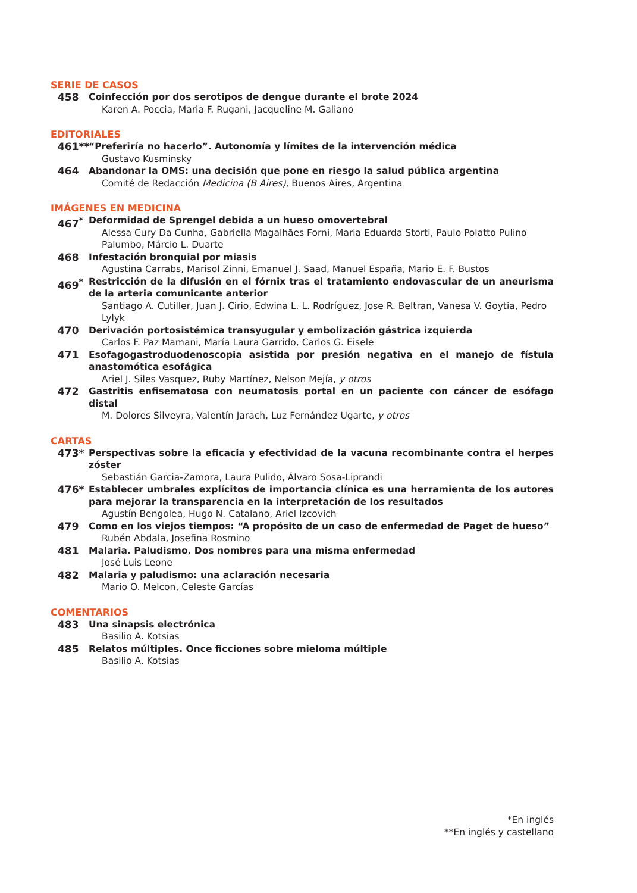SERIE DE CASOS
458 Coinfección por dos serotipos de dengue durante el brote 2024
Karen A. Poccia, Maria F. Rugani, Jacqueline M. Galiano
EDITORIALES
461** “Preferiría no hacerlo”. Autonomía y límites de la intervención médica
Gustavo Kusminsky
464 Abandonar la OMS: una decisión que pone en riesgo la salud pública argentina
Comité de Redacción Medicina (B Aires), Buenos Aires, Argentina
IMÁGENES EN MEDICINA
467<sup>*</sup> Deformidad de Sprengel debida a un hueso omovertebral
Alessa Cury Da Cunha, Gabriella Magalhães Forni, Maria Eduarda Storti, Paulo Polatto Pulino Palumbo, Márcio L. Duarte
468 Infestación bronquial por miasis
Agustina Carrabs, Marisol Zinni, Emanuel J. Saad, Manuel España, Mario E. F. Bustos
469<sup>*</sup> Restricción de la difusión en el fórnix tras el tratamiento endovascular de un aneurisma de la arteria comunicante anterior
Santiago A. Cutiller, Juan J. Cirio, Edwina L. L. Rodríguez, Jose R. Beltran, Vanesa V. Goytia, Pedro Lylyk
470 Derivación portosistémica transyugular y embolización gástrica izquierda
Carlos F. Paz Mamani, María Laura Garrido, Carlos G. Eisele
471 Esofagogastroduodenoscopia asistida por presión negativa en el manejo de fístula anastomótica esofágica
Ariel J. Siles Vasquez, Ruby Martínez, Nelson Mejía, y otros
472 Gastritis enfisematosa con neumatosis portal en un paciente con cáncer de esófago distal
M. Dolores Silveyra, Valentín Jarach, Luz Fernández Ugarte, y otros
CARTAS
473* Perspectivas sobre la eficacia y efectividad de la vacuna recombinante contra el herpes zóster
Sebastián Garcia-Zamora, Laura Pulido, Álvaro Sosa-Liprandi
476* Establecer umbrales explícitos de importancia clínica es una herramienta de los autores para mejorar la transparencia en la interpretación de los resultados
Agustín Bengolea, Hugo N. Catalano, Ariel Izcovich
479 Como en los viejos tiempos: “A propósito de un caso de enfermedad de Paget de hueso”
Rubén Abdala, Josefina Rosmino
481 Malaria. Paludismo. Dos nombres para una misma enfermedad
José Luis Leone
482 Malaria y paludismo: una aclaración necesaria
Mario O. Melcon, Celeste Garcías
COMENTARIOS
483 Una sinapsis electrónica
Basilio A. Kotsias
485 Relatos múltiples. Once ficciones sobre mieloma múltiple
Basilio A. Kotsias
*En inglés
**En inglés y castellano